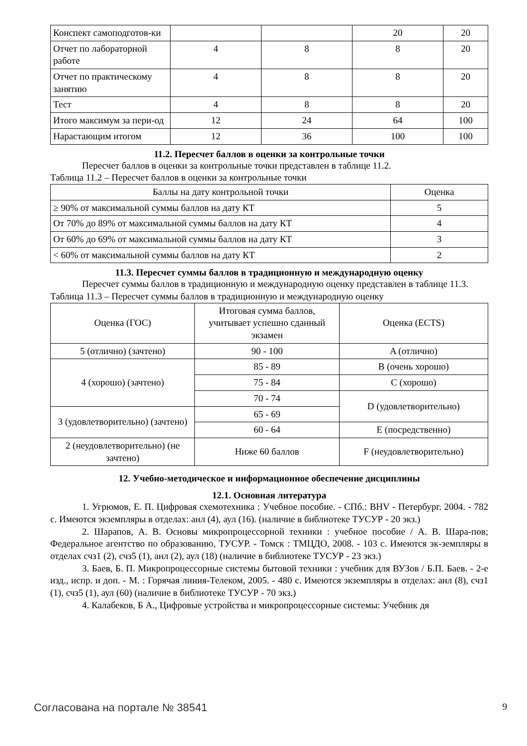| Конспект самоподготов-ки | | | 20 | 20 |
| Отчет по лабораторной работе | 4 | 8 | 8 | 20 |
| Отчет по практическому занятию | 4 | 8 | 8 | 20 |
| Тест | 4 | 8 | 8 | 20 |
| Итого максимум за пери-од | 12 | 24 | 64 | 100 |
| Нарастающим итогом | 12 | 36 | 100 | 100 |
11.2. Пересчет баллов в оценки за контрольные точки
Пересчет баллов в оценки за контрольные точки представлен в таблице 11.2.
Таблица 11.2 – Пересчет баллов в оценки за контрольные точки
| Баллы на дату контрольной точки | Оценка |
| --- | --- |
| ≥ 90% от максимальной суммы баллов на дату КТ | 5 |
| От 70% до 89% от максимальной суммы баллов на дату КТ | 4 |
| От 60% до 69% от максимальной суммы баллов на дату КТ | 3 |
| < 60% от максимальной суммы баллов на дату КТ | 2 |
11.3. Пересчет суммы баллов в традиционную и международную оценку
Пересчет суммы баллов в традиционную и международную оценку представлен в таблице 11.3.
Таблица 11.3 – Пересчет суммы баллов в традиционную и международную оценку
| Оценка (ГОС) | Итоговая сумма баллов, учитывает успешно сданный экзамен | Оценка (ECTS) |
| 5 (отлично) (зачтено) | 90 - 100 | A (отлично) |
| 4 (хорошо) (зачтено) | 85 - 89 | B (очень хорошо) |
| | 75 - 84 | C (хорошо) |
| | 70 - 74 | D (удовлетворительно) |
| 3 (удовлетворительно) (зачтено) | 65 - 69 | |
| | 60 - 64 | E (посредственно) |
| 2 (неудовлетворительно) (не зачтено) | Ниже 60 баллов | F (неудовлетворительно) |
12. Учебно-методическое и информационное обеспечение дисциплины
12.1. Основная литература
1. Угрюмов, Е. П. Цифровая схемотехника : Учебное пособие. - СПб.: BHV - Петербург. 2004. - 782 с. Имеются экземпляры в отделах: анл (4), аул (16). (наличие в библиотеке ТУСУР - 20 экз.)
2. Шарапов, А. В. Основы микропроцессорной техники : учебное пособие / А. В. Шара-пов; Федеральное агентство по образованию, ТУСУР. - Томск : ТМЦДО, 2008. - 103 с. Имеются эк-земпляры в отделах счз1 (2), счз5 (1), анл (2), аул (18) (наличие в библиотеке ТУСУР - 23 экз.)
3. Баев, Б. П. Микропроцессорные системы бытовой техники : учебник для ВУЗов / Б.П. Баев. - 2-е изд., испр. и доп. - М. : Горячая линия-Телеком, 2005. - 480 с. Имеются экземпляры в отделах: анл (8), счз1 (1), счз5 (1), аул (60) (наличие в библиотеке ТУСУР - 70 экз.)
4. Калабеков, Б А., Цифровые устройства и микропроцессорные системы: Учебник дя
Согласована на портале № 38541 9